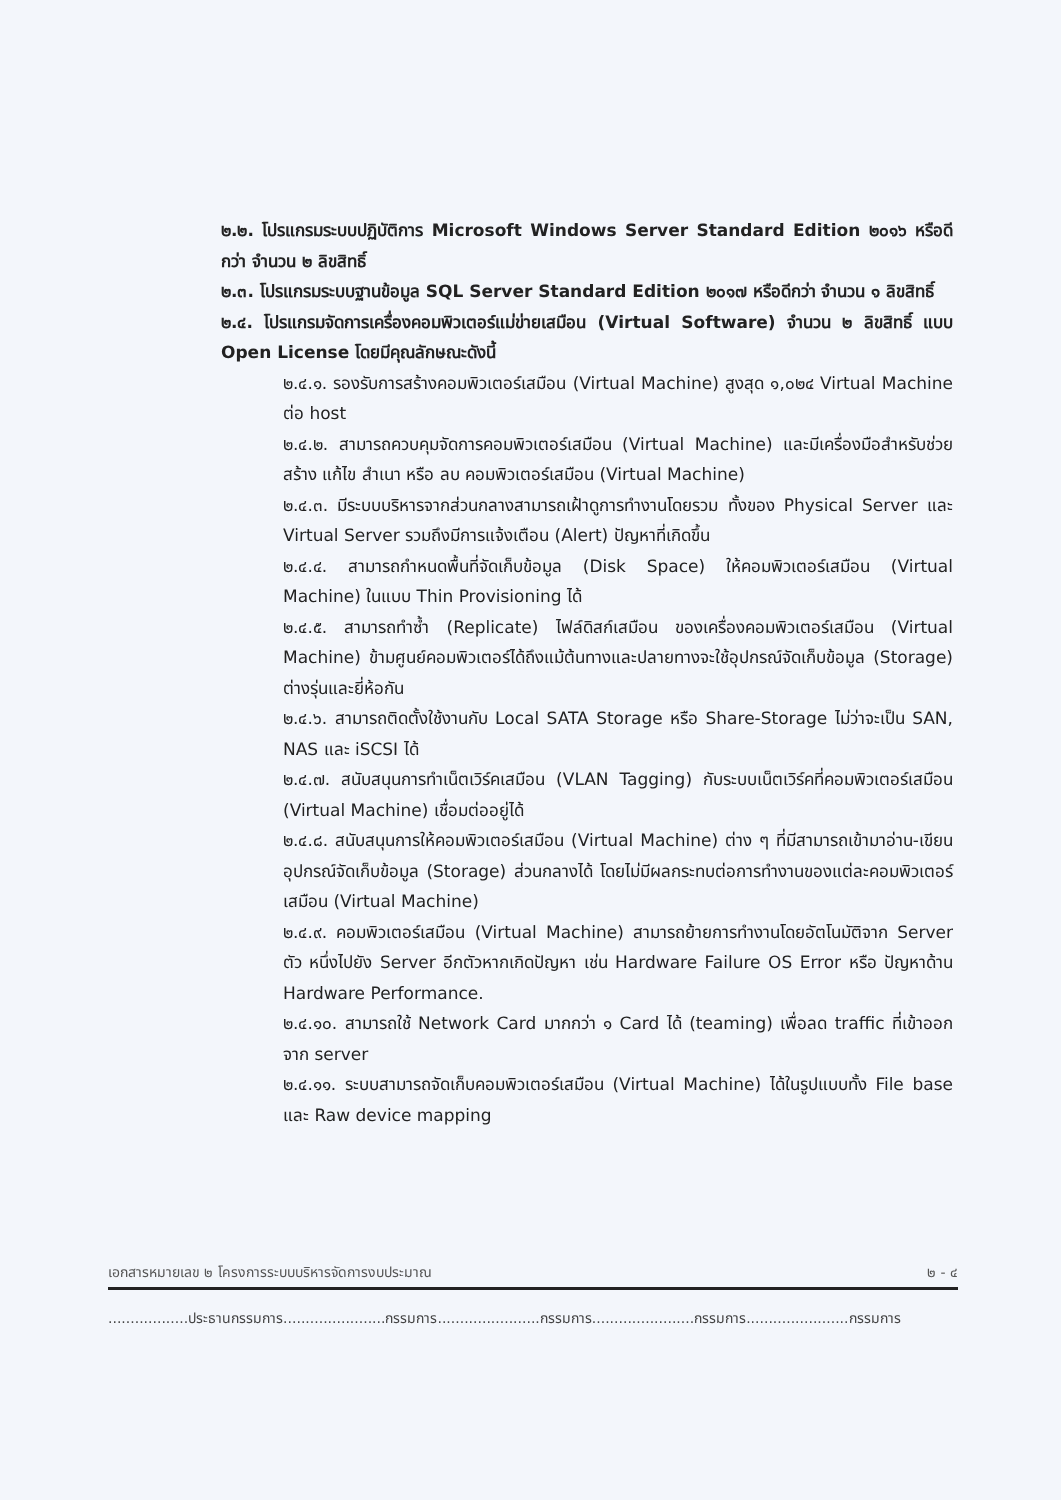๒.๒. โปรแกรมระบบปฏิบัติการ Microsoft Windows Server Standard Edition ๒๐๑๖ หรือดีกว่า จำนวน ๒ ลิขสิทธิ์
๒.๓. โปรแกรมระบบฐานข้อมูล SQL Server Standard Edition ๒๐๑๗ หรือดีกว่า จำนวน ๑ ลิขสิทธิ์
๒.๔. โปรแกรมจัดการเครื่องคอมพิวเตอร์แม่ข่ายเสมือน (Virtual Software) จำนวน ๒ ลิขสิทธิ์ แบบ Open License โดยมีคุณลักษณะดังนี้
๒.๔.๑. รองรับการสร้างคอมพิวเตอร์เสมือน (Virtual Machine) สูงสุด ๑,๐๒๔ Virtual Machine ต่อ host
๒.๔.๒. สามารถควบคุมจัดการคอมพิวเตอร์เสมือน (Virtual Machine) และมีเครื่องมือสำหรับช่วยสร้าง แก้ไข สำเนา หรือ ลบ คอมพิวเตอร์เสมือน (Virtual Machine)
๒.๔.๓. มีระบบบริหารจากส่วนกลางสามารถเฝ้าดูการทำงานโดยรวม ทั้งของ Physical Server และ Virtual Server รวมถึงมีการแจ้งเตือน (Alert) ปัญหาที่เกิดขึ้น
๒.๔.๔. สามารถกำหนดพื้นที่จัดเก็บข้อมูล (Disk Space) ให้คอมพิวเตอร์เสมือน (Virtual Machine) ในแบบ Thin Provisioning ได้
๒.๔.๕. สามารถทำซ้ำ (Replicate) ไฟล์ดิสก์เสมือน ของเครื่องคอมพิวเตอร์เสมือน (Virtual Machine) ข้ามศูนย์คอมพิวเตอร์ได้ถึงแม้ต้นทางและปลายทางจะใช้อุปกรณ์จัดเก็บข้อมูล (Storage) ต่างรุ่นและยี่ห้อกัน
๒.๔.๖. สามารถติดตั้งใช้งานกับ Local SATA Storage หรือ Share-Storage ไม่ว่าจะเป็น SAN, NAS และ iSCSI ได้
๒.๔.๗. สนับสนุนการทำเน็ตเวิร์คเสมือน (VLAN Tagging) กับระบบเน็ตเวิร์คที่คอมพิวเตอร์เสมือน (Virtual Machine) เชื่อมต่ออยู่ได้
๒.๔.๘. สนับสนุนการให้คอมพิวเตอร์เสมือน (Virtual Machine) ต่าง ๆ ที่มีสามารถเข้ามาอ่าน-เขียน อุปกรณ์จัดเก็บข้อมูล (Storage) ส่วนกลางได้ โดยไม่มีผลกระทบต่อการทำงานของแต่ละคอมพิวเตอร์เสมือน (Virtual Machine)
๒.๔.๙. คอมพิวเตอร์เสมือน (Virtual Machine) สามารถย้ายการทำงานโดยอัตโนมัติจาก Server ตัว หนึ่งไปยัง Server อีกตัวหากเกิดปัญหา เช่น Hardware Failure OS Error หรือ ปัญหาด้าน Hardware Performance.
๒.๔.๑๐. สามารถใช้ Network Card มากกว่า ๑ Card ได้ (teaming) เพื่อลด traffic ที่เข้าออกจาก server
๒.๔.๑๑. ระบบสามารถจัดเก็บคอมพิวเตอร์เสมือน (Virtual Machine) ได้ในรูปแบบทั้ง File base และ Raw device mapping
เอกสารหมายเลข ๒ โครงการระบบบริหารจัดการงบประมาณ ๒ - ๔
..................ประธานกรรมการ.......................กรรมการ.......................กรรมการ.......................กรรมการ.......................กรรมการ